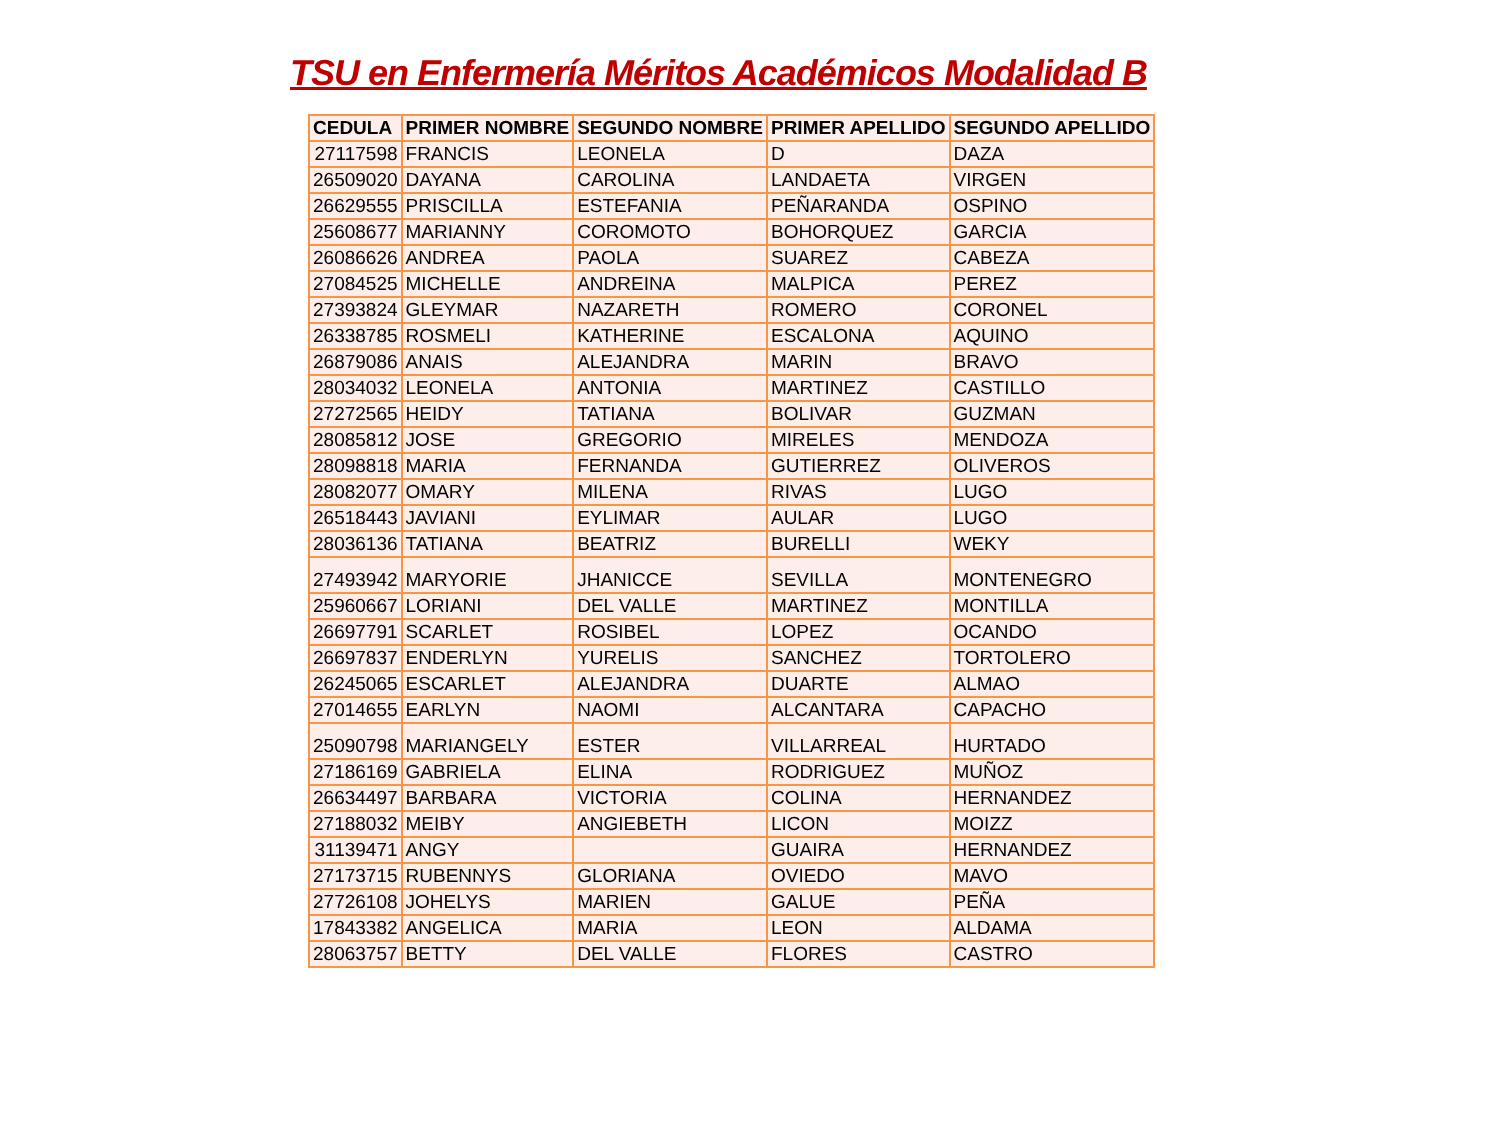TSU en Enfermería Méritos Académicos Modalidad B
| CEDULA | PRIMER NOMBRE | SEGUNDO NOMBRE | PRIMER APELLIDO | SEGUNDO APELLIDO |
| --- | --- | --- | --- | --- |
| 27117598 | FRANCIS | LEONELA | D | DAZA |
| 26509020 | DAYANA | CAROLINA | LANDAETA | VIRGEN |
| 26629555 | PRISCILLA | ESTEFANIA | PEÑARANDA | OSPINO |
| 25608677 | MARIANNY | COROMOTO | BOHORQUEZ | GARCIA |
| 26086626 | ANDREA | PAOLA | SUAREZ | CABEZA |
| 27084525 | MICHELLE | ANDREINA | MALPICA | PEREZ |
| 27393824 | GLEYMAR | NAZARETH | ROMERO | CORONEL |
| 26338785 | ROSMELI | KATHERINE | ESCALONA | AQUINO |
| 26879086 | ANAIS | ALEJANDRA | MARIN | BRAVO |
| 28034032 | LEONELA | ANTONIA | MARTINEZ | CASTILLO |
| 27272565 | HEIDY | TATIANA | BOLIVAR | GUZMAN |
| 28085812 | JOSE | GREGORIO | MIRELES | MENDOZA |
| 28098818 | MARIA | FERNANDA | GUTIERREZ | OLIVEROS |
| 28082077 | OMARY | MILENA | RIVAS | LUGO |
| 26518443 | JAVIANI | EYLIMAR | AULAR | LUGO |
| 28036136 | TATIANA | BEATRIZ | BURELLI | WEKY |
| 27493942 | MARYORIE | JHANICCE | SEVILLA | MONTENEGRO |
| 25960667 | LORIANI | DEL VALLE | MARTINEZ | MONTILLA |
| 26697791 | SCARLET | ROSIBEL | LOPEZ | OCANDO |
| 26697837 | ENDERLYN | YURELIS | SANCHEZ | TORTOLERO |
| 26245065 | ESCARLET | ALEJANDRA | DUARTE | ALMAO |
| 27014655 | EARLYN | NAOMI | ALCANTARA | CAPACHO |
| 25090798 | MARIANGELY | ESTER | VILLARREAL | HURTADO |
| 27186169 | GABRIELA | ELINA | RODRIGUEZ | MUÑOZ |
| 26634497 | BARBARA | VICTORIA | COLINA | HERNANDEZ |
| 27188032 | MEIBY | ANGIEBETH | LICON | MOIZZ |
| 31139471 | ANGY | | GUAIRA | HERNANDEZ |
| 27173715 | RUBENNYS | GLORIANA | OVIEDO | MAVO |
| 27726108 | JOHELYS | MARIEN | GALUE | PEÑA |
| 17843382 | ANGELICA | MARIA | LEON | ALDAMA |
| 28063757 | BETTY | DEL VALLE | FLORES | CASTRO |